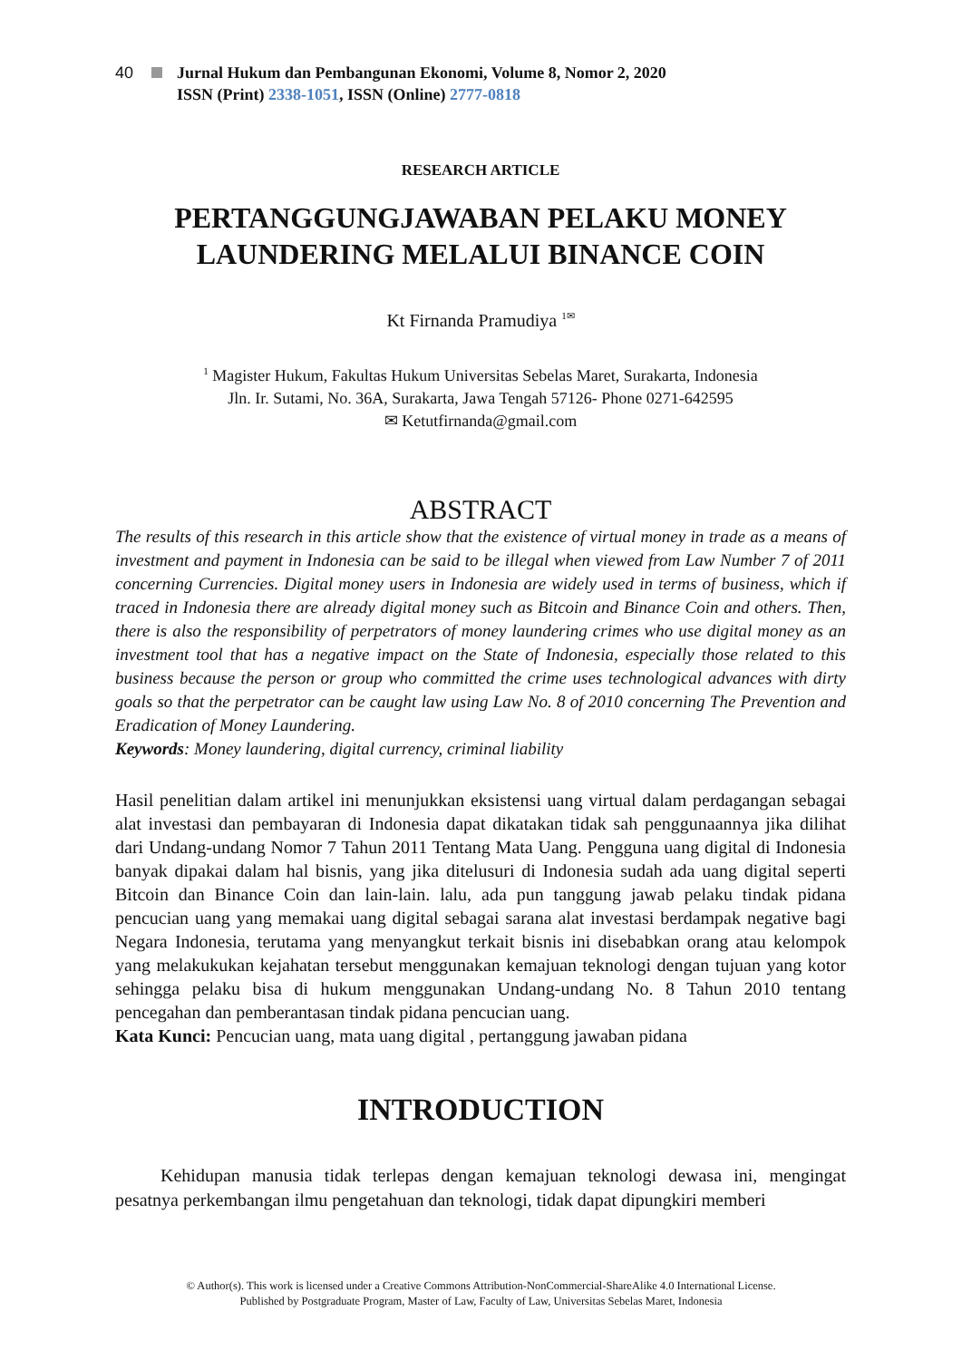40 Jurnal Hukum dan Pembangunan Ekonomi, Volume 8, Nomor 2, 2020
ISSN (Print) 2338-1051, ISSN (Online) 2777-0818
RESEARCH ARTICLE
PERTANGGUNGJAWABAN PELAKU MONEY LAUNDERING MELALUI BINANCE COIN
Kt Firnanda Pramudiya <sup>1✉</sup>
<sup>1</sup> Magister Hukum, Fakultas Hukum Universitas Sebelas Maret, Surakarta, Indonesia
Jln. Ir. Sutami, No. 36A, Surakarta, Jawa Tengah 57126- Phone 0271-642595
✉ Ketutfirnanda@gmail.com
ABSTRACT
The results of this research in this article show that the existence of virtual money in trade as a means of investment and payment in Indonesia can be said to be illegal when viewed from Law Number 7 of 2011 concerning Currencies. Digital money users in Indonesia are widely used in terms of business, which if traced in Indonesia there are already digital money such as Bitcoin and Binance Coin and others. Then, there is also the responsibility of perpetrators of money laundering crimes who use digital money as an investment tool that has a negative impact on the State of Indonesia, especially those related to this business because the person or group who committed the crime uses technological advances with dirty goals so that the perpetrator can be caught law using Law No. 8 of 2010 concerning The Prevention and Eradication of Money Laundering.
Keywords: Money laundering, digital currency, criminal liability
Hasil penelitian dalam artikel ini menunjukkan eksistensi uang virtual dalam perdagangan sebagai alat investasi dan pembayaran di Indonesia dapat dikatakan tidak sah penggunaannya jika dilihat dari Undang-undang Nomor 7 Tahun 2011 Tentang Mata Uang. Pengguna uang digital di Indonesia banyak dipakai dalam hal bisnis, yang jika ditelusuri di Indonesia sudah ada uang digital seperti Bitcoin dan Binance Coin dan lain-lain. lalu, ada pun tanggung jawab pelaku tindak pidana pencucian uang yang memakai uang digital sebagai sarana alat investasi berdampak negative bagi Negara Indonesia, terutama yang menyangkut terkait bisnis ini disebabkan orang atau kelompok yang melakukukan kejahatan tersebut menggunakan kemajuan teknologi dengan tujuan yang kotor sehingga pelaku bisa di hukum menggunakan Undang-undang No. 8 Tahun 2010 tentang pencegahan dan pemberantasan tindak pidana pencucian uang.
Kata Kunci: Pencucian uang, mata uang digital , pertanggung jawaban pidana
INTRODUCTION
Kehidupan manusia tidak terlepas dengan kemajuan teknologi dewasa ini, mengingat pesatnya perkembangan ilmu pengetahuan dan teknologi, tidak dapat dipungkiri memberi
© Author(s). This work is licensed under a Creative Commons Attribution-NonCommercial-ShareAlike 4.0 International License.
Published by Postgraduate Program, Master of Law, Faculty of Law, Universitas Sebelas Maret, Indonesia